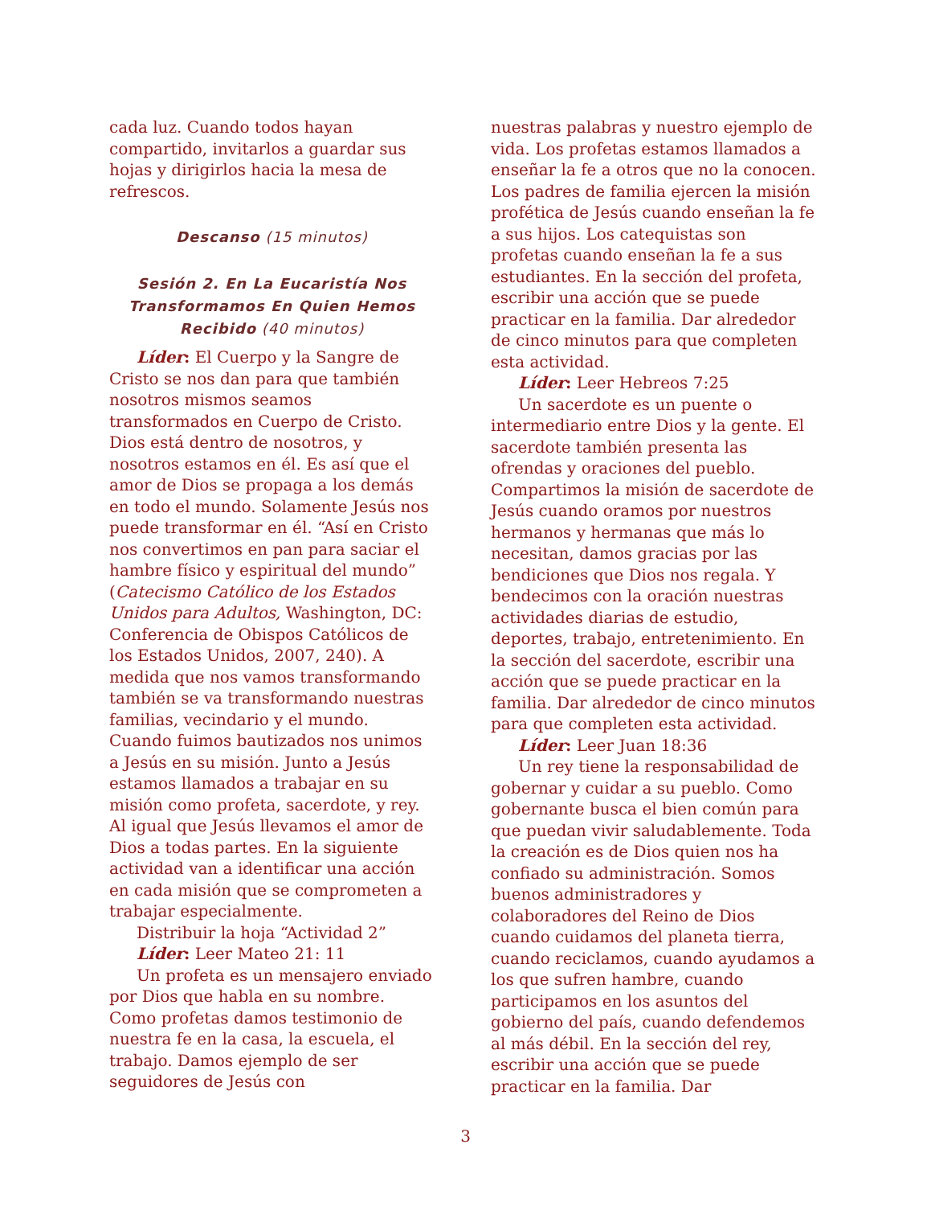cada luz. Cuando todos hayan compartido, invitarlos a guardar sus hojas y dirigirlos hacia la mesa de refrescos.
Descanso (15 minutos)
Sesión 2. En La Eucaristía Nos Transformamos En Quien Hemos Recibido (40 minutos)
Líder: El Cuerpo y la Sangre de Cristo se nos dan para que también nosotros mismos seamos transformados en Cuerpo de Cristo. Dios está dentro de nosotros, y nosotros estamos en él. Es así que el amor de Dios se propaga a los demás en todo el mundo. Solamente Jesús nos puede transformar en él. “Así en Cristo nos convertimos en pan para saciar el hambre físico y espiritual del mundo” (Catecismo Católico de los Estados Unidos para Adultos, Washington, DC: Conferencia de Obispos Católicos de los Estados Unidos, 2007, 240). A medida que nos vamos transformando también se va transformando nuestras familias, vecindario y el mundo. Cuando fuimos bautizados nos unimos a Jesús en su misión. Junto a Jesús estamos llamados a trabajar en su misión como profeta, sacerdote, y rey. Al igual que Jesús llevamos el amor de Dios a todas partes. En la siguiente actividad van a identificar una acción en cada misión que se comprometen a trabajar especialmente.
Distribuir la hoja “Actividad 2”
Líder: Leer Mateo 21: 11
Un profeta es un mensajero enviado por Dios que habla en su nombre. Como profetas damos testimonio de nuestra fe en la casa, la escuela, el trabajo. Damos ejemplo de ser seguidores de Jesús con
nuestras palabras y nuestro ejemplo de vida. Los profetas estamos llamados a enseñar la fe a otros que no la conocen. Los padres de familia ejercen la misión profética de Jesús cuando enseñan la fe a sus hijos. Los catequistas son profetas cuando enseñan la fe a sus estudiantes. En la sección del profeta, escribir una acción que se puede practicar en la familia. Dar alrededor de cinco minutos para que completen esta actividad.
Líder: Leer Hebreos 7:25
Un sacerdote es un puente o intermediario entre Dios y la gente. El sacerdote también presenta las ofrendas y oraciones del pueblo. Compartimos la misión de sacerdote de Jesús cuando oramos por nuestros hermanos y hermanas que más lo necesitan, damos gracias por las bendiciones que Dios nos regala. Y bendecimos con la oración nuestras actividades diarias de estudio, deportes, trabajo, entretenimiento. En la sección del sacerdote, escribir una acción que se puede practicar en la familia. Dar alrededor de cinco minutos para que completen esta actividad.
Líder: Leer Juan 18:36
Un rey tiene la responsabilidad de gobernar y cuidar a su pueblo. Como gobernante busca el bien común para que puedan vivir saludablemente. Toda la creación es de Dios quien nos ha confiado su administración. Somos buenos administradores y colaboradores del Reino de Dios cuando cuidamos del planeta tierra, cuando reciclamos, cuando ayudamos a los que sufren hambre, cuando participamos en los asuntos del gobierno del país, cuando defendemos al más débil. En la sección del rey, escribir una acción que se puede practicar en la familia. Dar
3